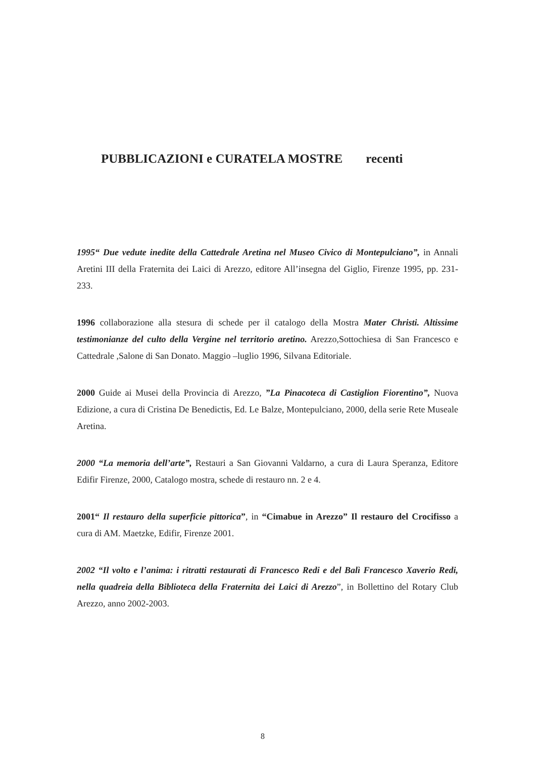PUBBLICAZIONI e CURATELA MOSTRE recenti
1995“ Due vedute inedite della Cattedrale Aretina nel Museo Civico di Montepulciano”, in Annali Aretini III della Fraternita dei Laici di Arezzo, editore All’insegna del Giglio, Firenze 1995, pp. 231-233.
1996 collaborazione alla stesura di schede per il catalogo della Mostra Mater Christi. Altissime testimonianze del culto della Vergine nel territorio aretino. Arezzo,Sottochiesa di San Francesco e Cattedrale ,Salone di San Donato. Maggio –luglio 1996, Silvana Editoriale.
2000 Guide ai Musei della Provincia di Arezzo, ”La Pinacoteca di Castiglion Fiorentino”, Nuova Edizione, a cura di Cristina De Benedictis, Ed. Le Balze, Montepulciano, 2000, della serie Rete Museale Aretina.
2000 “La memoria dell’arte”, Restauri a San Giovanni Valdarno, a cura di Laura Speranza, Editore Edifir Firenze, 2000, Catalogo mostra, schede di restauro nn. 2 e 4.
2001“ Il restauro della superficie pittorica”, in “Cimabue in Arezzo” Il restauro del Crocifisso a cura di AM. Maetzke, Edifir, Firenze 2001.
2002 “Il volto e l’anima: i ritratti restaurati di Francesco Redi e del Balì Francesco Xaverio Redi, nella quadreia della Biblioteca della Fraternita dei Laici di Arezzo”, in Bollettino del Rotary Club Arezzo, anno 2002-2003.
8